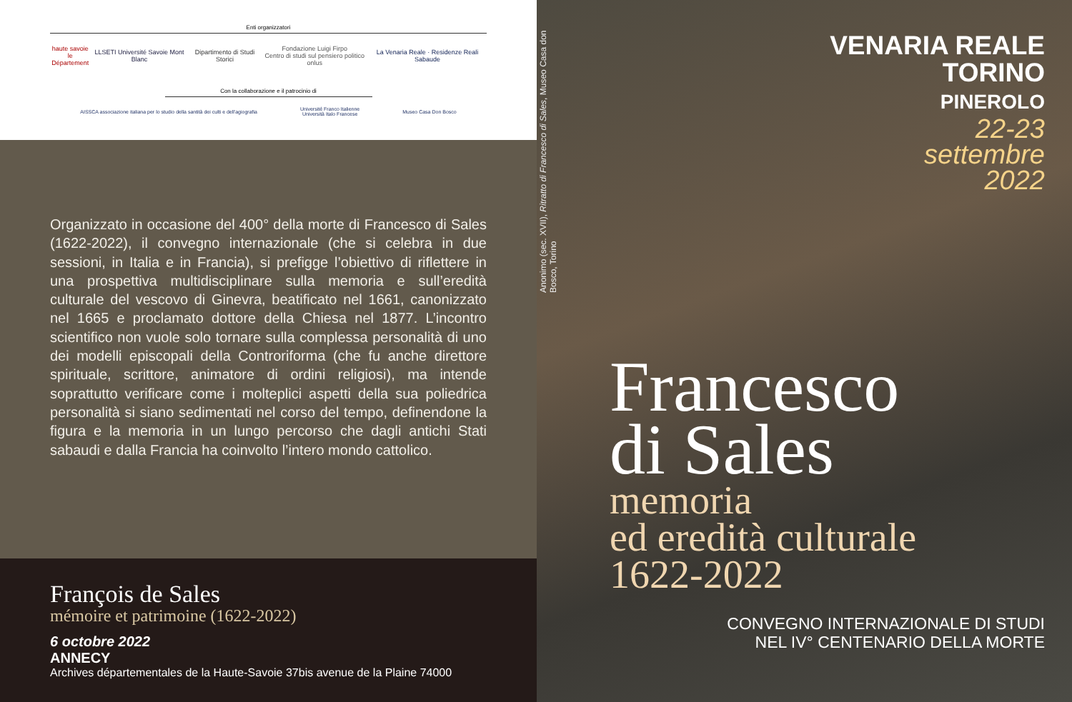Enti organizzatori
haute savoie
le Département LLSETI Université Savoie Mont Blanc Dipartimento di Studi Storici Fondazione Luigi Firpo
Centro di studi sul pensiero politico onlus La Venaria Reale · Residenze Reali Sabaude
Con la collaborazione e il patrocinio di
AISSCA associazione italiana per lo studio della santità dei culti e dell'agiografia Université Franco Italienne
Università Italo Francese Museo Casa Don Bosco
Organizzato in occasione del 400° della morte di Francesco di Sales (1622-2022), il convegno internazionale (che si celebra in due sessioni, in Italia e in Francia), si prefigge l’obiettivo di riflettere in una prospettiva multidisciplinare sulla memoria e sull’eredità culturale del vescovo di Ginevra, beatificato nel 1661, canonizzato nel 1665 e proclamato dottore della Chiesa nel 1877. L’incontro scientifico non vuole solo tornare sulla complessa personalità di uno dei modelli episcopali della Controriforma (che fu anche direttore spirituale, scrittore, animatore di ordini religiosi), ma intende soprattutto verificare come i molteplici aspetti della sua poliedrica personalità si siano sedimentati nel corso del tempo, definendone la figura e la memoria in un lungo percorso che dagli antichi Stati sabaudi e dalla Francia ha coinvolto l’intero mondo cattolico.
François de Sales
mémoire et patrimoine (1622-2022)
6 octobre 2022
ANNECY
Archives départementales de la Haute-Savoie 37bis avenue de la Plaine 74000
Anonimo (sec. XVII), Ritratto di Francesco di Sales, Museo Casa don Bosco, Torino
VENARIA REALE
TORINO
PINEROLO
22-23
settembre
2022
Francesco
di Sales
memoria
ed eredità culturale
1622-2022
CONVEGNO INTERNAZIONALE DI STUDI
NEL IV° CENTENARIO DELLA MORTE